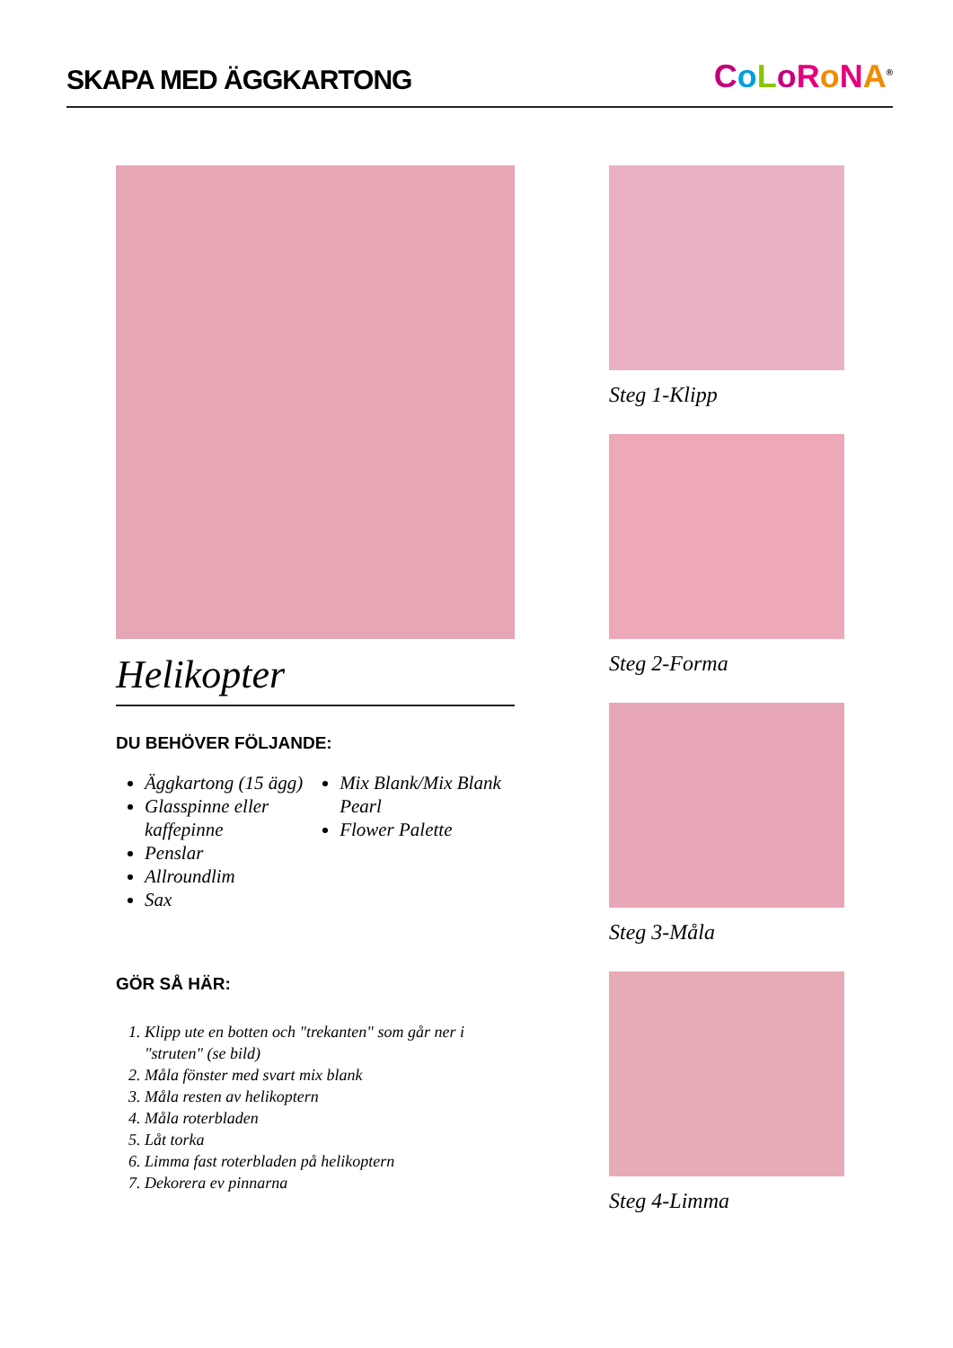SKAPA MED ÄGGKARTONG
CoLoRoNA<sup>®</sup>
Helikopter
DU BEHÖVER FÖLJANDE:
Äggkartong (15 ägg)
Glasspinne eller kaffepinne
Penslar
Allroundlim
Sax
Mix Blank/Mix Blank Pearl
Flower Palette
GÖR SÅ HÄR:
1. Klipp ute en botten och "trekanten" som går ner i "struten" (se bild)
2. Måla fönster med svart mix blank
3. Måla resten av helikoptern
4. Måla roterbladen
5. Låt torka
6. Limma fast roterbladen på helikoptern
7. Dekorera ev pinnarna
Steg 1-Klipp
Steg 2-Forma
Steg 3-Måla
Steg 4-Limma